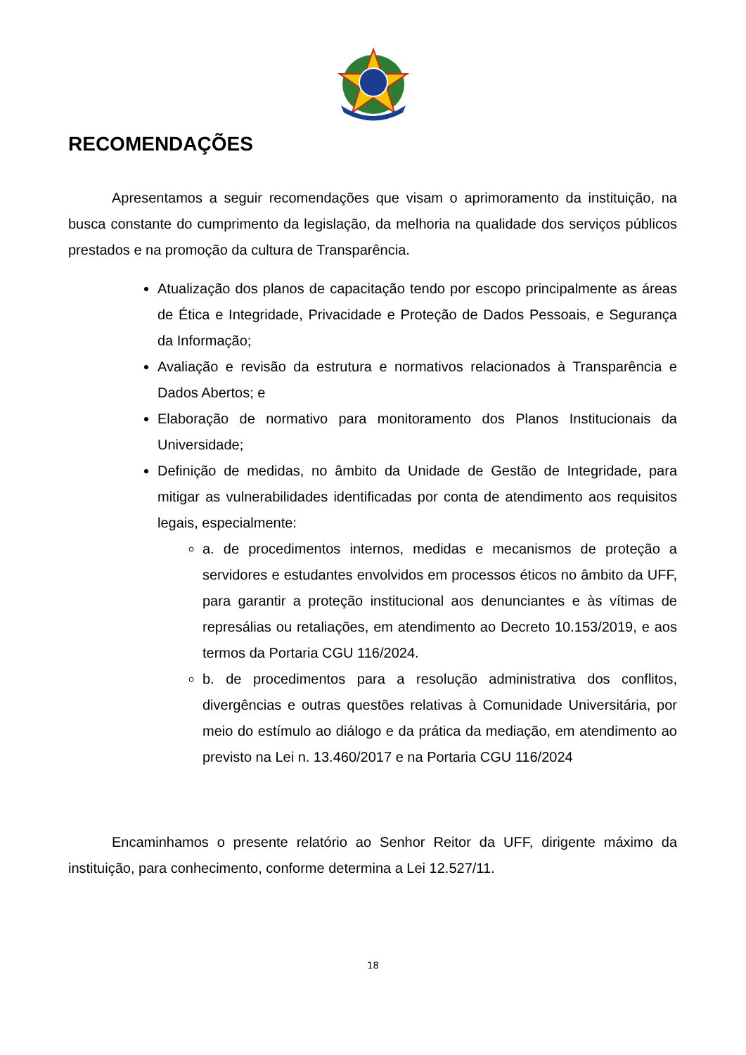RECOMENDAÇÕES
Apresentamos a seguir recomendações que visam o aprimoramento da instituição, na busca constante do cumprimento da legislação, da melhoria na qualidade dos serviços públicos prestados e na promoção da cultura de Transparência.
Atualização dos planos de capacitação tendo por escopo principalmente as áreas de Ética e Integridade, Privacidade e Proteção de Dados Pessoais, e Segurança da Informação;
Avaliação e revisão da estrutura e normativos relacionados à Transparência e Dados Abertos; e
Elaboração de normativo para monitoramento dos Planos Institucionais da Universidade;
Definição de medidas, no âmbito da Unidade de Gestão de Integridade, para mitigar as vulnerabilidades identificadas por conta de atendimento aos requisitos legais, especialmente:
a. de procedimentos internos, medidas e mecanismos de proteção a servidores e estudantes envolvidos em processos éticos no âmbito da UFF, para garantir a proteção institucional aos denunciantes e às vítimas de represálias ou retaliações, em atendimento ao Decreto 10.153/2019, e aos termos da Portaria CGU 116/2024.
b. de procedimentos para a resolução administrativa dos conflitos, divergências e outras questões relativas à Comunidade Universitária, por meio do estímulo ao diálogo e da prática da mediação, em atendimento ao previsto na Lei n. 13.460/2017 e na Portaria CGU 116/2024
Encaminhamos o presente relatório ao Senhor Reitor da UFF, dirigente máximo da instituição, para conhecimento, conforme determina a Lei 12.527/11.
18